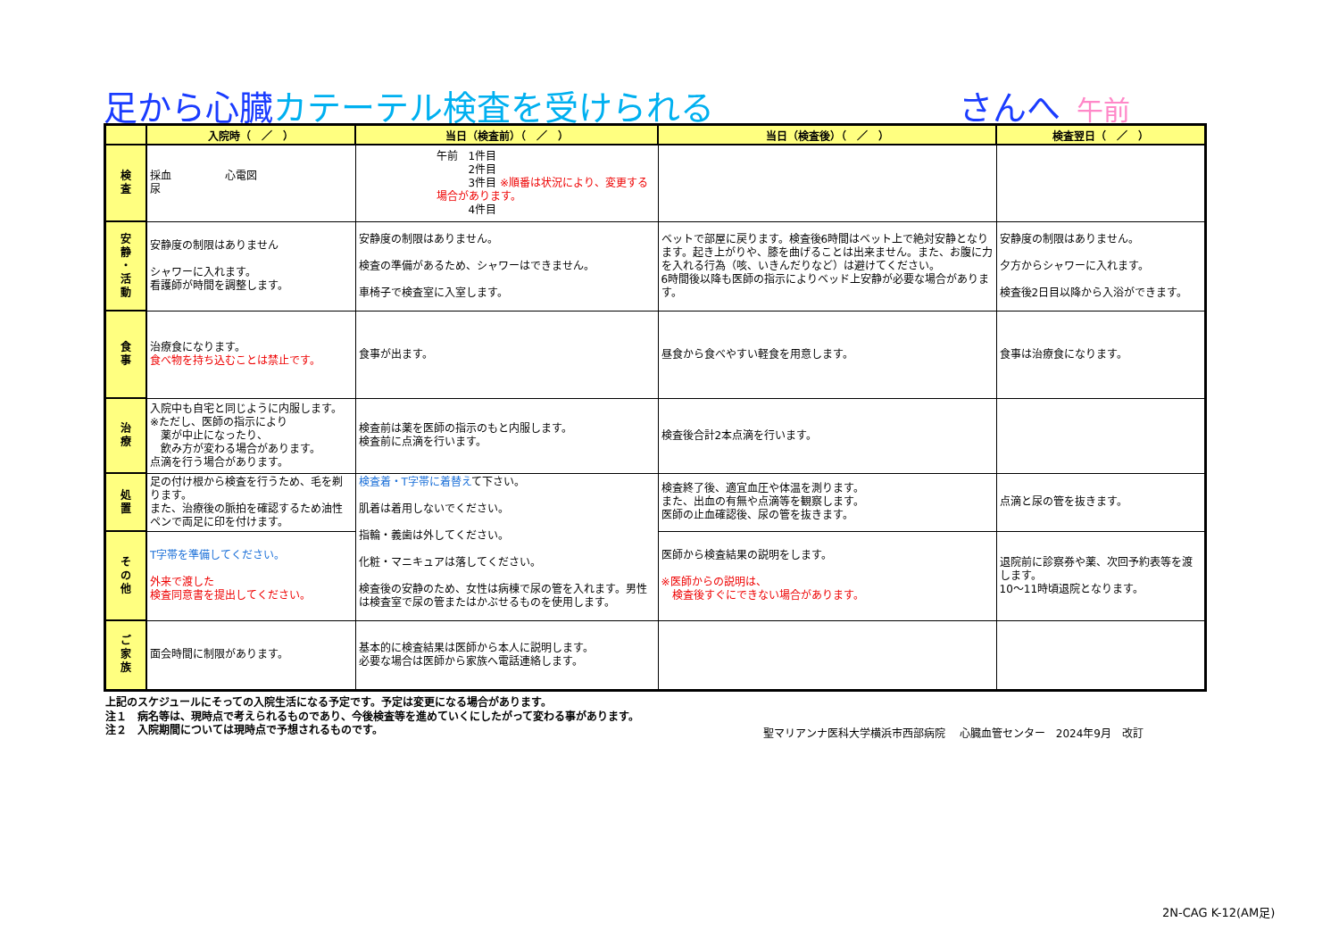足から心臓カテーテル検査を受けられる
さんへ 午前
| | 入院時（ ／ ） | 当日（検査前）（ ／ ） | 当日（検査後）（ ／ ） | 検査翌日（ ／ ） |
| --- | --- | --- | --- | --- |
| 検 査 | 採血 心電図 尿 | 午前 1件目 2件目 3件目 ※順番は状況により、変更する場合があります。 4件目 | | |
| 安 静 ・ 活 動 | 安静度の制限はありません シャワーに入れます。 看護師が時間を調整します。 | 安静度の制限はありません。 検査の準備があるため、シャワーはできません。 車椅子で検査室に入室します。 | ベットで部屋に戻ります。検査後6時間はベット上で絶対安静となります。起き上がりや、膝を曲げることは出来ません。また、お腹に力を入れる行為（咳、いきんだりなど）は避けてください。 6時間後以降も医師の指示によりベッド上安静が必要な場合があります。 | 安静度の制限はありません。 夕方からシャワーに入れます。 検査後2日目以降から入浴ができます。 |
| 食 事 | 治療食になります。 食べ物を持ち込むことは禁止です。 | 食事が出ます。 | 昼食から食べやすい軽食を用意します。 | 食事は治療食になります。 |
| 治 療 | 入院中も自宅と同じように内服します。 ※ただし、医師の指示により 薬が中止になったり、 飲み方が変わる場合があります。 点滴を行う場合があります。 | 検査前は薬を医師の指示のもと内服します。 検査前に点滴を行います。 | 検査後合計2本点滴を行います。 | |
| 処 置 | 足の付け根から検査を行うため、毛を剃ります。 また、治療後の脈拍を確認するため油性ペンで両足に印を付けます。 | 検査着・T字帯に着替え て下さい。 肌着は着用しないでください。 指輪・義歯は外してください。 化粧・マニキュアは落してください。 検査後の安静のため、女性は病棟で尿の管を入れます。男性は検査室で尿の管またはかぶせるものを使用します。 | 検査終了後、適宜血圧や体温を測ります。 また、出血の有無や点滴等を観察します。 医師の止血確認後、尿の管を抜きます。 | 点滴と尿の管を抜きます。 |
| そ の 他 | T字帯を準備してください。 外来で渡した 検査同意書を提出してください。 | | 医師から検査結果の説明をします。 ※医師からの説明は、 検査後すぐにできない場合があります。 | 退院前に診察券や薬、次回予約表等を渡します。 10〜11時頃退院となります。 |
| ご 家 族 | 面会時間に制限があります。 | 基本的に検査結果は医師から本人に説明します。 必要な場合は医師から家族へ電話連絡します。 | | |
上記のスケジュールにそっての入院生活になる予定です。予定は変更になる場合があります。
注１　病名等は、現時点で考えられるものであり、今後検査等を進めていくにしたがって変わる事があります。
注２　入院期間については現時点で予想されるものです。
聖マリアンナ医科大学横浜市西部病院　 心臓血管センター　2024年9月　改訂
2N-CAG K-12(AM足)